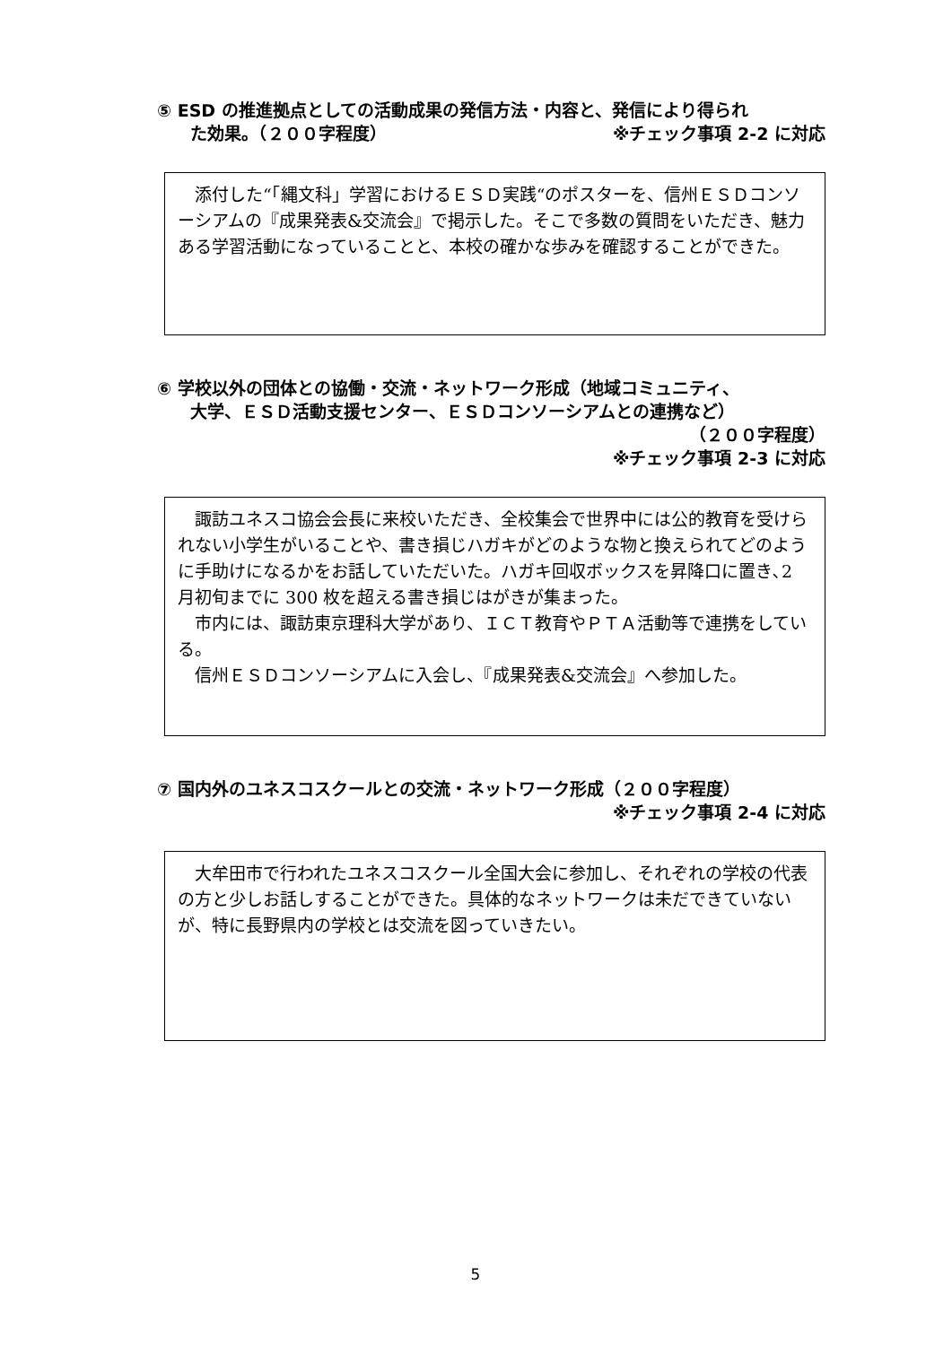⑤ ESD の推進拠点としての活動成果の発信方法・内容と、発信により得られ
た効果。（２００字程度） ※チェック事項 2-2 に対応
添付した“「縄文科」学習におけるＥＳＤ実践“のポスターを、信州ＥＳＤコンソーシアムの『成果発表&交流会』で掲示した。そこで多数の質問をいただき、魅力ある学習活動になっていることと、本校の確かな歩みを確認することができた。
⑥ 学校以外の団体との協働・交流・ネットワーク形成（地域コミュニティ、
大学、ＥＳＤ活動支援センター、ＥＳＤコンソーシアムとの連携など）
（２００字程度）
※チェック事項 2-3 に対応
諏訪ユネスコ協会会長に来校いただき、全校集会で世界中には公的教育を受けられない小学生がいることや、書き損じハガキがどのような物と換えられてどのように手助けになるかをお話していただいた。ハガキ回収ボックスを昇降口に置き､2 月初旬までに 300 枚を超える書き損じはがきが集まった。
市内には、諏訪東京理科大学があり、ＩＣＴ教育やＰＴＡ活動等で連携をしている。
信州ＥＳＤコンソーシアムに入会し、『成果発表&交流会』へ参加した。
⑦ 国内外のユネスコスクールとの交流・ネットワーク形成（２００字程度）
※チェック事項 2-4 に対応
大牟田市で行われたユネスコスクール全国大会に参加し、それぞれの学校の代表の方と少しお話しすることができた。具体的なネットワークは未だできていないが、特に長野県内の学校とは交流を図っていきたい。
5